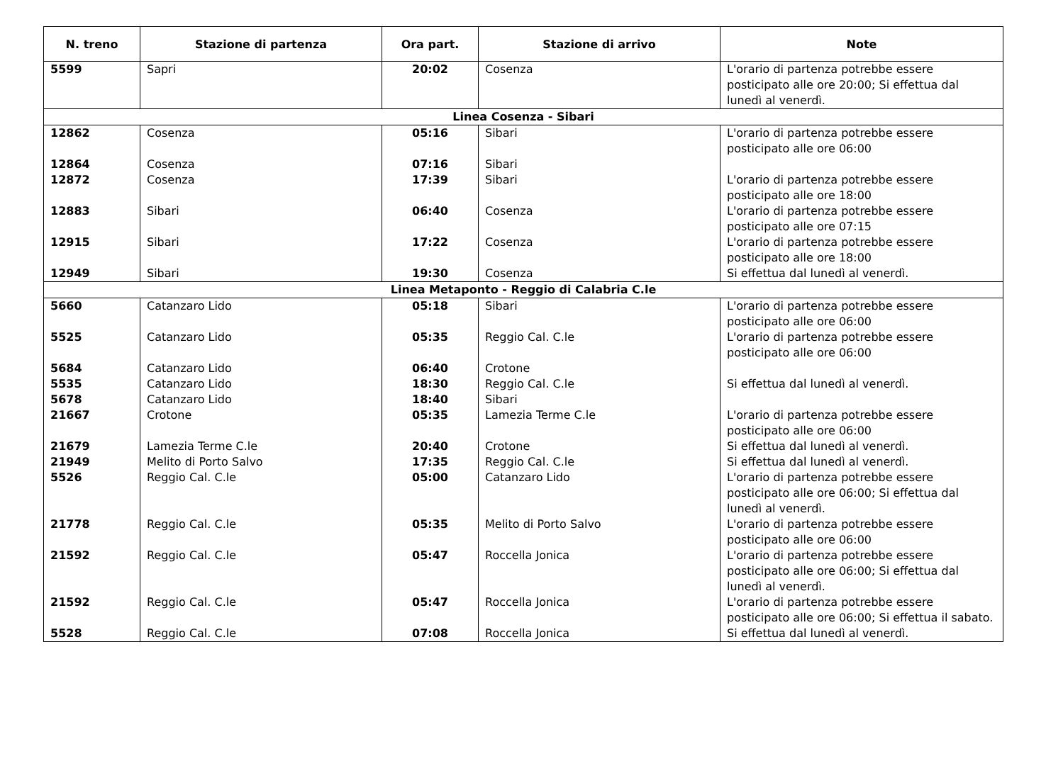| N. treno | Stazione di partenza | Ora part. | Stazione di arrivo | Note |
| --- | --- | --- | --- | --- |
| 5599 | Sapri | 20:02 | Cosenza | L'orario di partenza potrebbe essere posticipato alle ore 20:00; Si effettua dal lunedì al venerdì. |
| Linea Cosenza - Sibari | | | | |
| 12862 | Cosenza | 05:16 | Sibari | L'orario di partenza potrebbe essere posticipato alle ore 06:00 |
| 12864 | Cosenza | 07:16 | Sibari | |
| 12872 | Cosenza | 17:39 | Sibari | L'orario di partenza potrebbe essere posticipato alle ore 18:00 |
| 12883 | Sibari | 06:40 | Cosenza | L'orario di partenza potrebbe essere posticipato alle ore 07:15 |
| 12915 | Sibari | 17:22 | Cosenza | L'orario di partenza potrebbe essere posticipato alle ore 18:00 |
| 12949 | Sibari | 19:30 | Cosenza | Si effettua dal lunedì al venerdì. |
| Linea Metaponto - Reggio di Calabria C.le | | | | |
| 5660 | Catanzaro Lido | 05:18 | Sibari | L'orario di partenza potrebbe essere posticipato alle ore 06:00 |
| 5525 | Catanzaro Lido | 05:35 | Reggio Cal. C.le | L'orario di partenza potrebbe essere posticipato alle ore 06:00 |
| 5684 | Catanzaro Lido | 06:40 | Crotone | |
| 5535 | Catanzaro Lido | 18:30 | Reggio Cal. C.le | Si effettua dal lunedì al venerdì. |
| 5678 | Catanzaro Lido | 18:40 | Sibari | |
| 21667 | Crotone | 05:35 | Lamezia Terme C.le | L'orario di partenza potrebbe essere posticipato alle ore 06:00 |
| 21679 | Lamezia Terme C.le | 20:40 | Crotone | Si effettua dal lunedì al venerdì. |
| 21949 | Melito di Porto Salvo | 17:35 | Reggio Cal. C.le | Si effettua dal lunedì al venerdì. |
| 5526 | Reggio Cal. C.le | 05:00 | Catanzaro Lido | L'orario di partenza potrebbe essere posticipato alle ore 06:00; Si effettua dal lunedì al venerdì. |
| 21778 | Reggio Cal. C.le | 05:35 | Melito di Porto Salvo | L'orario di partenza potrebbe essere posticipato alle ore 06:00 |
| 21592 | Reggio Cal. C.le | 05:47 | Roccella Jonica | L'orario di partenza potrebbe essere posticipato alle ore 06:00; Si effettua dal lunedì al venerdì. |
| 21592 | Reggio Cal. C.le | 05:47 | Roccella Jonica | L'orario di partenza potrebbe essere posticipato alle ore 06:00; Si effettua il sabato. |
| 5528 | Reggio Cal. C.le | 07:08 | Roccella Jonica | Si effettua dal lunedì al venerdì. |